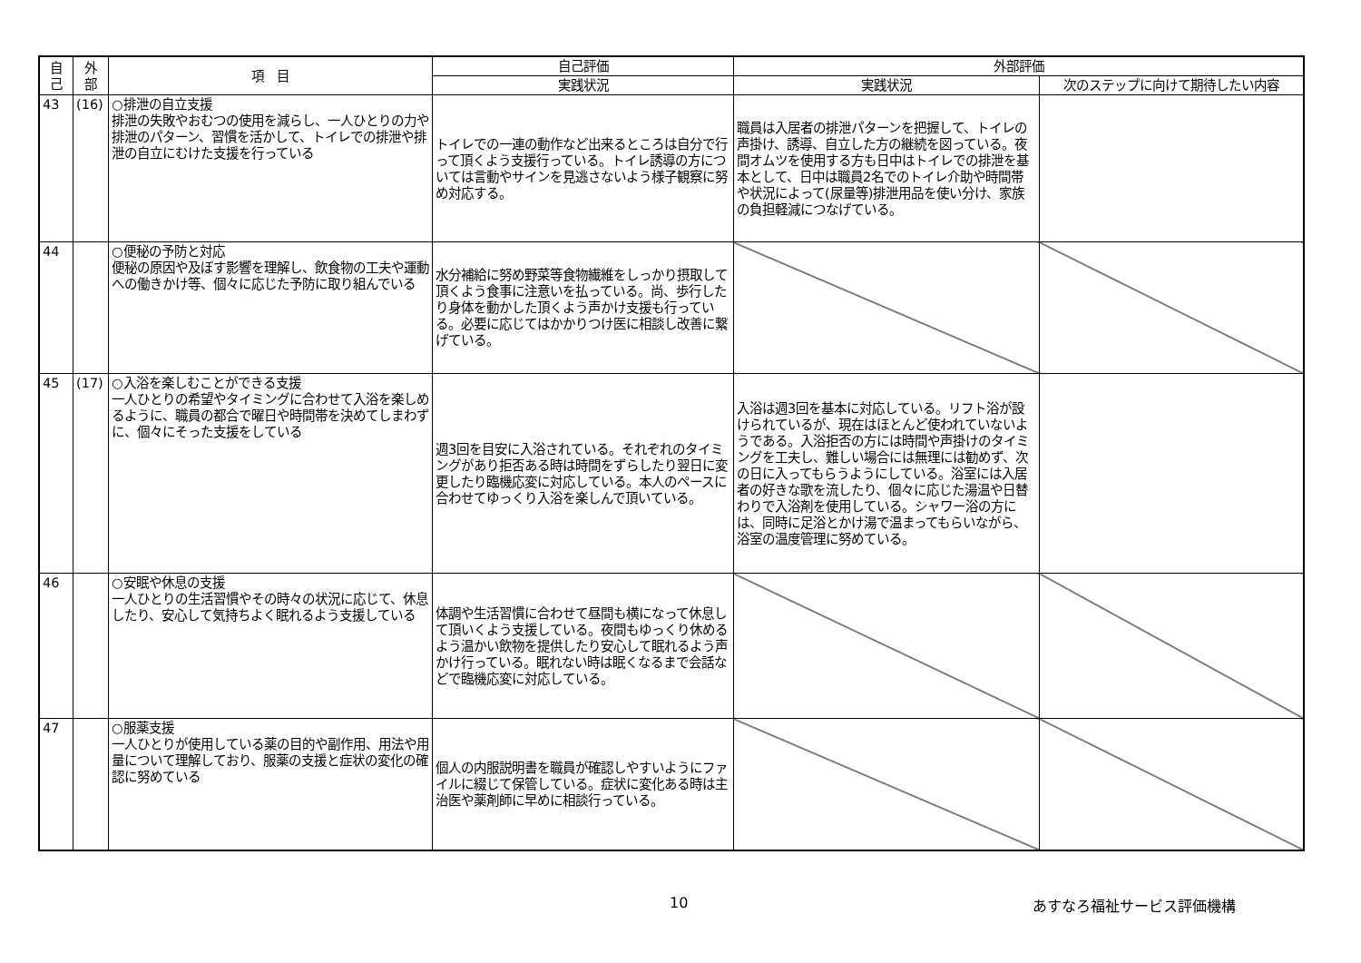| 自 己 | 外 部 | 項 目 | 自己評価 | 外部評価 | |
| --- | --- | --- | --- | --- | --- |
| | | | 実践状況 | 実践状況 | 次のステップに向けて期待したい内容 |
| 43 | (16) | ○排泄の自立支援 排泄の失敗やおむつの使用を減らし、一人ひとりの力や排泄のパターン、習慣を活かして、トイレでの排泄や排泄の自立にむけた支援を行っている | トイレでの一連の動作など出来るところは自分で行って頂くよう支援行っている。トイレ誘導の方については言動やサインを見逃さないよう様子観察に努め対応する。 | 職員は入居者の排泄パターンを把握して、トイレの声掛け、誘導、自立した方の継続を図っている。夜間オムツを使用する方も日中はトイレでの排泄を基本として、日中は職員2名でのトイレ介助や時間帯や状況によって(尿量等)排泄用品を使い分け、家族の負担軽減につなげている。 | |
| 44 | | ○便秘の予防と対応 便秘の原因や及ぼす影響を理解し、飲食物の工夫や運動への働きかけ等、個々に応じた予防に取り組んでいる | 水分補給に努め野菜等食物繊維をしっかり摂取して頂くよう食事に注意いを払っている。尚、歩行したり身体を動かした頂くよう声かけ支援も行っている。必要に応じてはかかりつけ医に相談し改善に繋げている。 | | |
| 45 | (17) | ○入浴を楽しむことができる支援 一人ひとりの希望やタイミングに合わせて入浴を楽しめるように、職員の都合で曜日や時間帯を決めてしまわずに、個々にそった支援をしている | 週3回を目安に入浴されている。それぞれのタイミングがあり拒否ある時は時間をずらしたり翌日に変更したり臨機応変に対応している。本人のペースに合わせてゆっくり入浴を楽しんで頂いている。 | 入浴は週3回を基本に対応している。リフト浴が設けられているが、現在はほとんど使われていないようである。入浴拒否の方には時間や声掛けのタイミングを工夫し、難しい場合には無理には勧めず、次の日に入ってもらうようにしている。浴室には入居者の好きな歌を流したり、個々に応じた湯温や日替わりで入浴剤を使用している。シャワー浴の方には、同時に足浴とかけ湯で温まってもらいながら、浴室の温度管理に努めている。 | |
| 46 | | ○安眠や休息の支援 一人ひとりの生活習慣やその時々の状況に応じて、休息したり、安心して気持ちよく眠れるよう支援している | 体調や生活習慣に合わせて昼間も横になって休息して頂いくよう支援している。夜間もゆっくり休めるよう温かい飲物を提供したり安心して眠れるよう声かけ行っている。眠れない時は眠くなるまで会話などで臨機応変に対応している。 | | |
| 47 | | ○服薬支援 一人ひとりが使用している薬の目的や副作用、用法や用量について理解しており、服薬の支援と症状の変化の確認に努めている | 個人の内服説明書を職員が確認しやすいようにファイルに綴じて保管している。症状に変化ある時は主治医や薬剤師に早めに相談行っている。 | | |
10 あすなろ福祉サービス評価機構